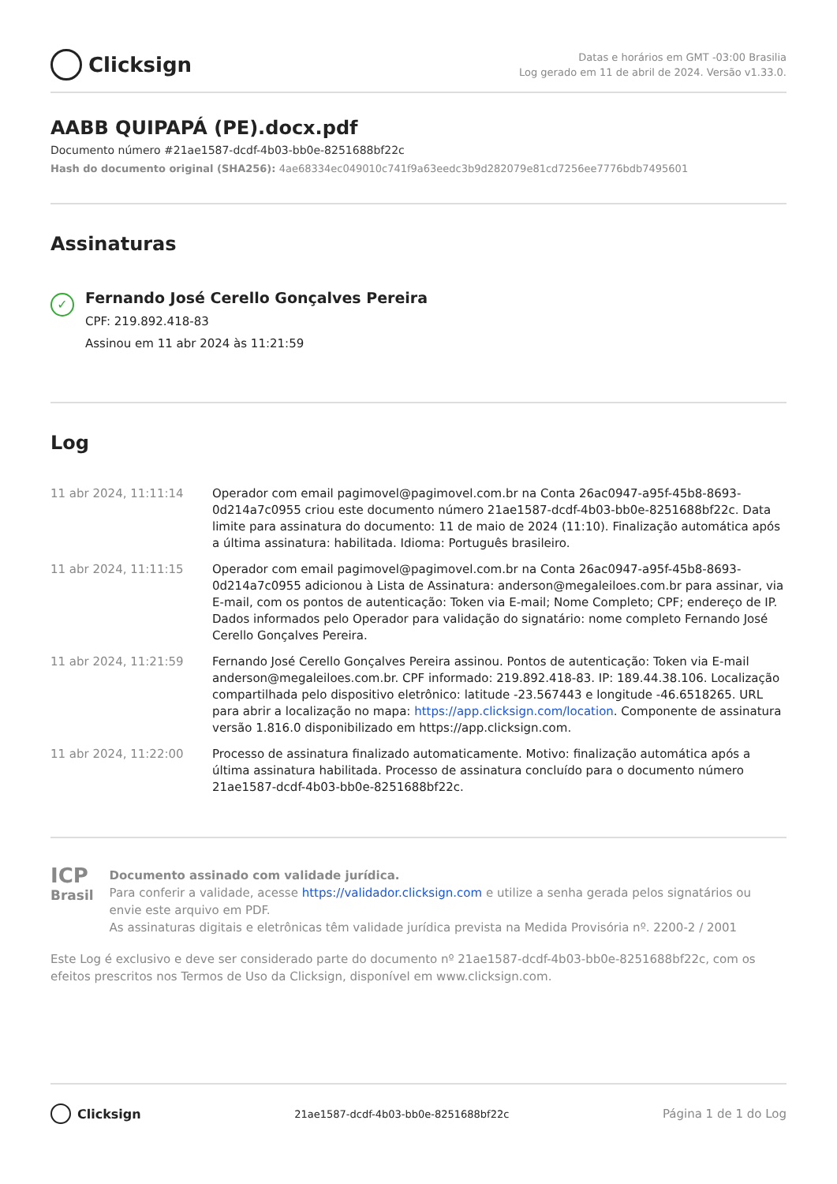Clicksign
Datas e horários em GMT -03:00 Brasilia
Log gerado em 11 de abril de 2024. Versão v1.33.0.
AABB QUIPAPÁ (PE).docx.pdf
Documento número #21ae1587-dcdf-4b03-bb0e-8251688bf22c
Hash do documento original (SHA256): 4ae68334ec049010c741f9a63eedc3b9d282079e81cd7256ee7776bdb7495601
Assinaturas
✓
Fernando José Cerello Gonçalves Pereira
CPF: 219.892.418-83
Assinou em 11 abr 2024 às 11:21:59
Log
| 11 abr 2024, 11:11:14 | Operador com email pagimovel@pagimovel.com.br na Conta 26ac0947-a95f-45b8-8693-0d214a7c0955 criou este documento número 21ae1587-dcdf-4b03-bb0e-8251688bf22c. Data limite para assinatura do documento: 11 de maio de 2024 (11:10). Finalização automática após a última assinatura: habilitada. Idioma: Português brasileiro. |
| 11 abr 2024, 11:11:15 | Operador com email pagimovel@pagimovel.com.br na Conta 26ac0947-a95f-45b8-8693-0d214a7c0955 adicionou à Lista de Assinatura: anderson@megaleiloes.com.br para assinar, via E-mail, com os pontos de autenticação: Token via E-mail; Nome Completo; CPF; endereço de IP. Dados informados pelo Operador para validação do signatário: nome completo Fernando José Cerello Gonçalves Pereira. |
| 11 abr 2024, 11:21:59 | Fernando José Cerello Gonçalves Pereira assinou. Pontos de autenticação: Token via E-mail anderson@megaleiloes.com.br. CPF informado: 219.892.418-83. IP: 189.44.38.106. Localização compartilhada pelo dispositivo eletrônico: latitude -23.567443 e longitude -46.6518265. URL para abrir a localização no mapa: https://app.clicksign.com/location . Componente de assinatura versão 1.816.0 disponibilizado em https://app.clicksign.com. |
| 11 abr 2024, 11:22:00 | Processo de assinatura finalizado automaticamente. Motivo: finalização automática após a última assinatura habilitada. Processo de assinatura concluído para o documento número 21ae1587-dcdf-4b03-bb0e-8251688bf22c. |
ICP
Brasil
Documento assinado com validade jurídica.
Para conferir a validade, acesse https://validador.clicksign.com e utilize a senha gerada pelos signatários ou envie este arquivo em PDF.
As assinaturas digitais e eletrônicas têm validade jurídica prevista na Medida Provisória nº. 2200-2 / 2001
Este Log é exclusivo e deve ser considerado parte do documento nº 21ae1587-dcdf-4b03-bb0e-8251688bf22c, com os efeitos prescritos nos Termos de Uso da Clicksign, disponível em www.clicksign.com.
Clicksign
21ae1587-dcdf-4b03-bb0e-8251688bf22c
Página 1 de 1 do Log